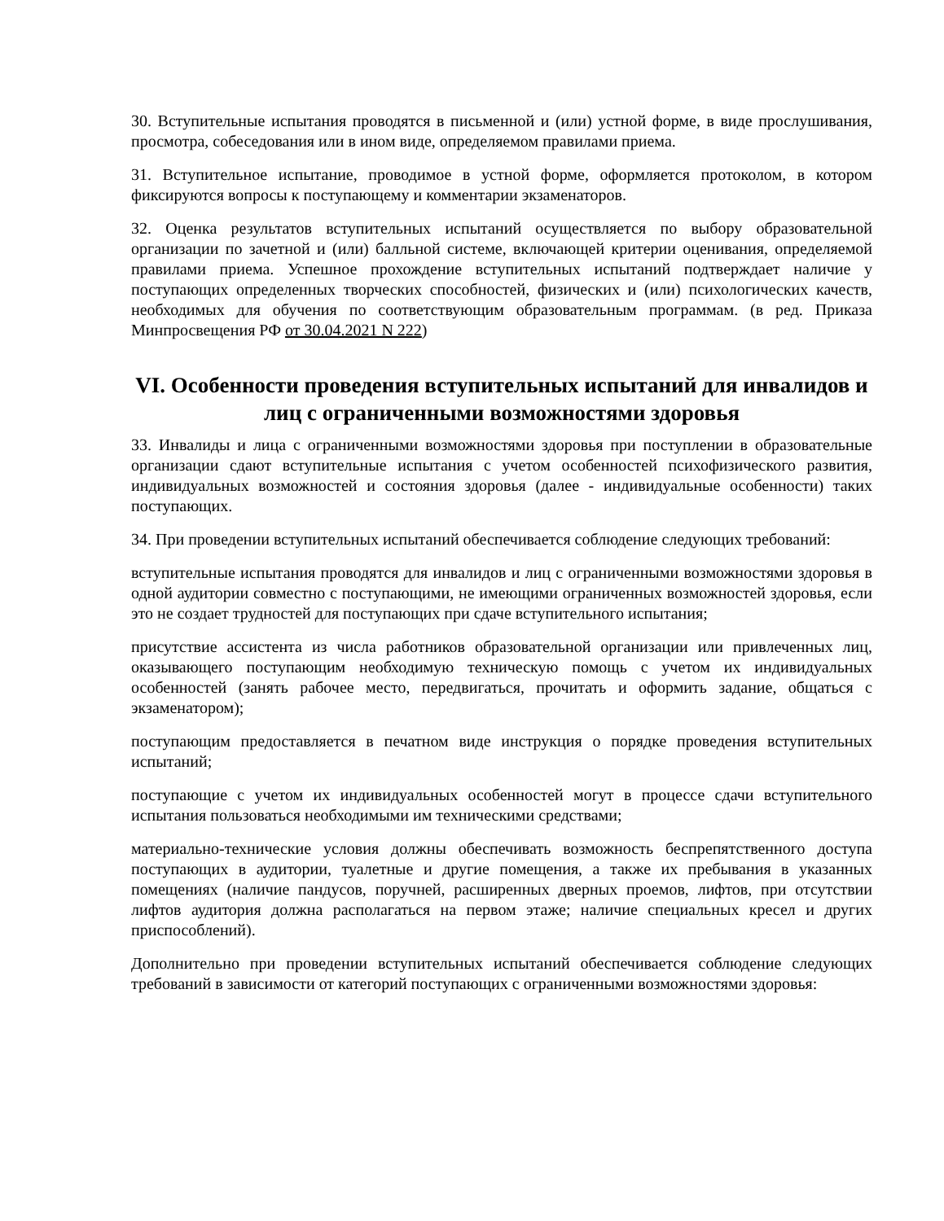30. Вступительные испытания проводятся в письменной и (или) устной форме, в виде прослушивания, просмотра, собеседования или в ином виде, определяемом правилами приема.
31. Вступительное испытание, проводимое в устной форме, оформляется протоколом, в котором фиксируются вопросы к поступающему и комментарии экзаменаторов.
32. Оценка результатов вступительных испытаний осуществляется по выбору образовательной организации по зачетной и (или) балльной системе, включающей критерии оценивания, определяемой правилами приема. Успешное прохождение вступительных испытаний подтверждает наличие у поступающих определенных творческих способностей, физических и (или) психологических качеств, необходимых для обучения по соответствующим образовательным программам. (в ред. Приказа Минпросвещения РФ от 30.04.2021 N 222)
VI. Особенности проведения вступительных испытаний для инвалидов и лиц с ограниченными возможностями здоровья
33. Инвалиды и лица с ограниченными возможностями здоровья при поступлении в образовательные организации сдают вступительные испытания с учетом особенностей психофизического развития, индивидуальных возможностей и состояния здоровья (далее - индивидуальные особенности) таких поступающих.
34. При проведении вступительных испытаний обеспечивается соблюдение следующих требований:
вступительные испытания проводятся для инвалидов и лиц с ограниченными возможностями здоровья в одной аудитории совместно с поступающими, не имеющими ограниченных возможностей здоровья, если это не создает трудностей для поступающих при сдаче вступительного испытания;
присутствие ассистента из числа работников образовательной организации или привлеченных лиц, оказывающего поступающим необходимую техническую помощь с учетом их индивидуальных особенностей (занять рабочее место, передвигаться, прочитать и оформить задание, общаться с экзаменатором);
поступающим предоставляется в печатном виде инструкция о порядке проведения вступительных испытаний;
поступающие с учетом их индивидуальных особенностей могут в процессе сдачи вступительного испытания пользоваться необходимыми им техническими средствами;
материально-технические условия должны обеспечивать возможность беспрепятственного доступа поступающих в аудитории, туалетные и другие помещения, а также их пребывания в указанных помещениях (наличие пандусов, поручней, расширенных дверных проемов, лифтов, при отсутствии лифтов аудитория должна располагаться на первом этаже; наличие специальных кресел и других приспособлений).
Дополнительно при проведении вступительных испытаний обеспечивается соблюдение следующих требований в зависимости от категорий поступающих с ограниченными возможностями здоровья: